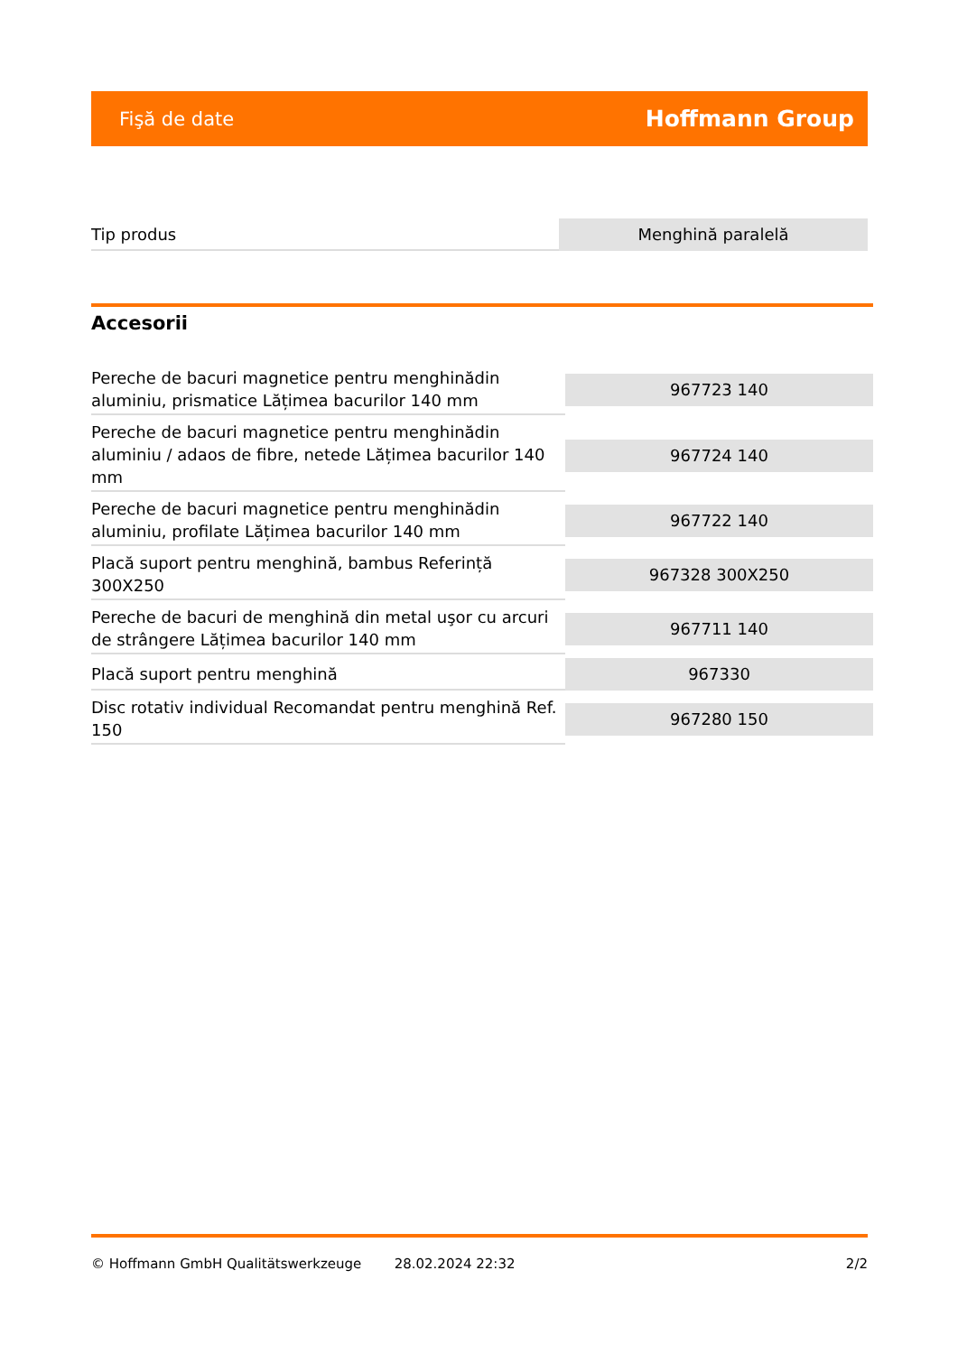Fişă de date Hoffmann Group
| Tip produs | Menghină paralelă |
Accesorii
| Pereche de bacuri magnetice pentru menghinădin aluminiu, prismatice Lățimea bacurilor 140 mm | 967723 140 |
| Pereche de bacuri magnetice pentru menghinădin aluminiu / adaos de fibre, netede Lățimea bacurilor 140 mm | 967724 140 |
| Pereche de bacuri magnetice pentru menghinădin aluminiu, profilate Lățimea bacurilor 140 mm | 967722 140 |
| Placă suport pentru menghină, bambus Referință 300X250 | 967328 300X250 |
| Pereche de bacuri de menghină din metal uşor cu arcuri de strângere Lățimea bacurilor 140 mm | 967711 140 |
| Placă suport pentru menghină | 967330 |
| Disc rotativ individual Recomandat pentru menghină Ref. 150 | 967280 150 |
© Hoffmann GmbH Qualitätswerkzeuge 28.02.2024 22:32 2/2